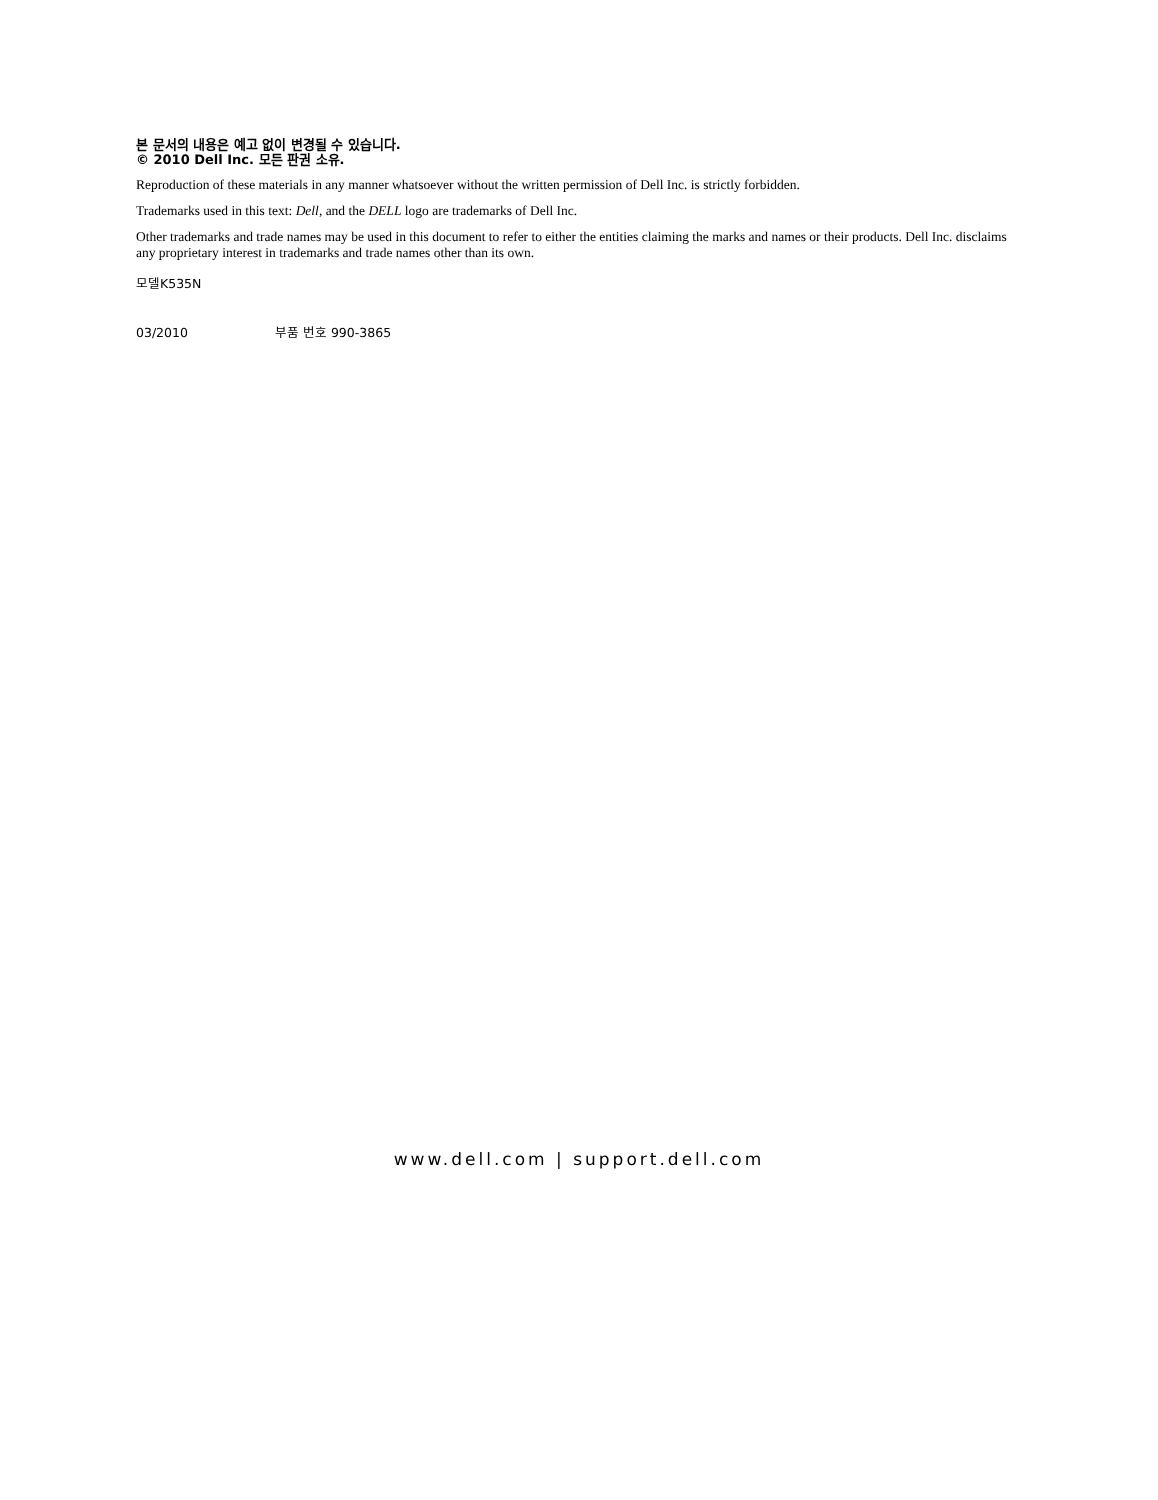본 문서의 내용은 예고 없이 변경될 수 있습니다.
© 2010 Dell Inc. 모든 판권 소유.
Reproduction of these materials in any manner whatsoever without the written permission of Dell Inc. is strictly forbidden.
Trademarks used in this text: Dell, and the DELL logo are trademarks of Dell Inc.
Other trademarks and trade names may be used in this document to refer to either the entities claiming the marks and names or their products. Dell Inc. disclaims any proprietary interest in trademarks and trade names other than its own.
모델K535N
03/2010 부품 번호 990-3865
www.dell.com | support.dell.com